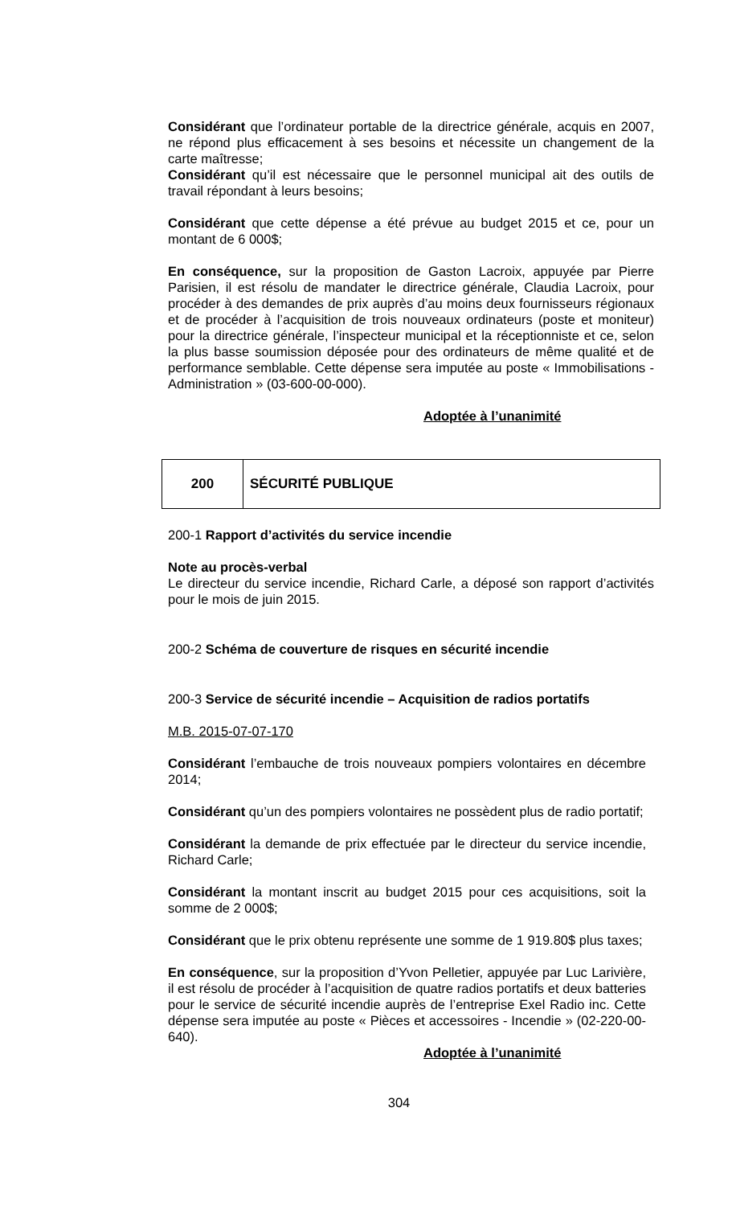Considérant que l’ordinateur portable de la directrice générale, acquis en 2007, ne répond plus efficacement à ses besoins et nécessite un changement de la carte maîtresse;
Considérant qu’il est nécessaire que le personnel municipal ait des outils de travail répondant à leurs besoins;
Considérant que cette dépense a été prévue au budget 2015 et ce, pour un montant de 6 000$;
En conséquence, sur la proposition de Gaston Lacroix, appuyée par Pierre Parisien, il est résolu de mandater le directrice générale, Claudia Lacroix, pour procéder à des demandes de prix auprès d’au moins deux fournisseurs régionaux et de procéder à l’acquisition de trois nouveaux ordinateurs (poste et moniteur) pour la directrice générale, l’inspecteur municipal et la réceptionniste et ce, selon la plus basse soumission déposée pour des ordinateurs de même qualité et de performance semblable. Cette dépense sera imputée au poste « Immobilisations - Administration » (03-600-00-000).
Adoptée à l’unanimité
| 200 | SÉCURITÉ PUBLIQUE |
200-1 Rapport d’activités du service incendie
Note au procès-verbal
Le directeur du service incendie, Richard Carle, a déposé son rapport d’activités pour le mois de juin 2015.
200-2 Schéma de couverture de risques en sécurité incendie
200-3 Service de sécurité incendie – Acquisition de radios portatifs
M.B. 2015-07-07-170
Considérant l’embauche de trois nouveaux pompiers volontaires en décembre 2014;
Considérant qu’un des pompiers volontaires ne possèdent plus de radio portatif;
Considérant la demande de prix effectuée par le directeur du service incendie, Richard Carle;
Considérant la montant inscrit au budget 2015 pour ces acquisitions, soit la somme de 2 000$;
Considérant que le prix obtenu représente une somme de 1 919.80$ plus taxes;
En conséquence, sur la proposition d’Yvon Pelletier, appuyée par Luc Larivière, il est résolu de procéder à l’acquisition de quatre radios portatifs et deux batteries pour le service de sécurité incendie auprès de l’entreprise Exel Radio inc. Cette dépense sera imputée au poste « Pièces et accessoires - Incendie » (02-220-00-640).
Adoptée à l’unanimité
304